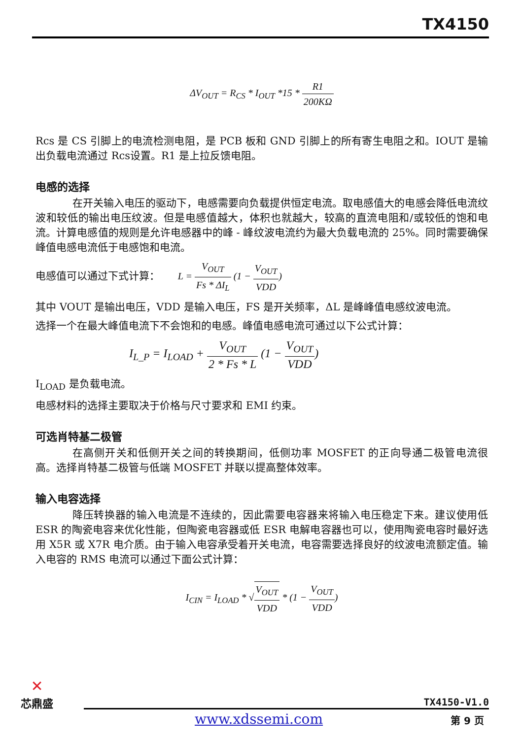TX4150
ΔV<sub>OUT</sub> = R<sub>CS</sub> * I<sub>OUT</sub> *15 * R1 200KΩ
Rcs 是 CS 引脚上的电流检测电阻，是 PCB 板和 GND 引脚上的所有寄生电阻之和。IOUT 是输出负载电流通过 Rcs设置。R1 是上拉反馈电阻。
电感的选择
在开关输入电压的驱动下，电感需要向负载提供恒定电流。取电感值大的电感会降低电流纹波和较低的输出电压纹波。但是电感值越大，体积也就越大，较高的直流电阻和/或较低的饱和电流。计算电感值的规则是允许电感器中的峰 - 峰纹波电流约为最大负载电流的 25%。同时需要确保峰值电感电流低于电感饱和电流。
电感值可以通过下式计算： L = V<sub>OUT</sub> Fs * ΔI<sub>L</sub> (1 − V<sub>OUT</sub> VDD)
其中 VOUT 是输出电压，VDD 是输入电压，FS 是开关频率，ΔL 是峰峰值电感纹波电流。
选择一个在最大峰值电流下不会饱和的电感。峰值电感电流可通过以下公式计算：
I<sub>L_P</sub> = I<sub>LOAD</sub> + V<sub>OUT</sub> 2 * Fs * L (1 − V<sub>OUT</sub> VDD)
I<sub>LOAD</sub> 是负载电流。
电感材料的选择主要取决于价格与尺寸要求和 EMI 约束。
可选肖特基二极管
在高侧开关和低侧开关之间的转换期间，低侧功率 MOSFET 的正向导通二极管电流很高。选择肖特基二极管与低端 MOSFET 并联以提高整体效率。
输入电容选择
降压转换器的输入电流是不连续的，因此需要电容器来将输入电压稳定下来。建议使用低 ESR 的陶瓷电容来优化性能，但陶瓷电容器或低 ESR 电解电容器也可以，使用陶瓷电容时最好选用 X5R 或 X7R 电介质。由于输入电容承受着开关电流，电容需要选择良好的纹波电流额定值。输入电容的 RMS 电流可以通过下面公式计算：
I<sub>CIN</sub> = I<sub>LOAD</sub> * √V<sub>OUT</sub> VDD * (1 − V<sub>OUT</sub> VDD)
✕
芯鼎盛
TX4150-V1.0
www.xdssemi.com 第 9 页